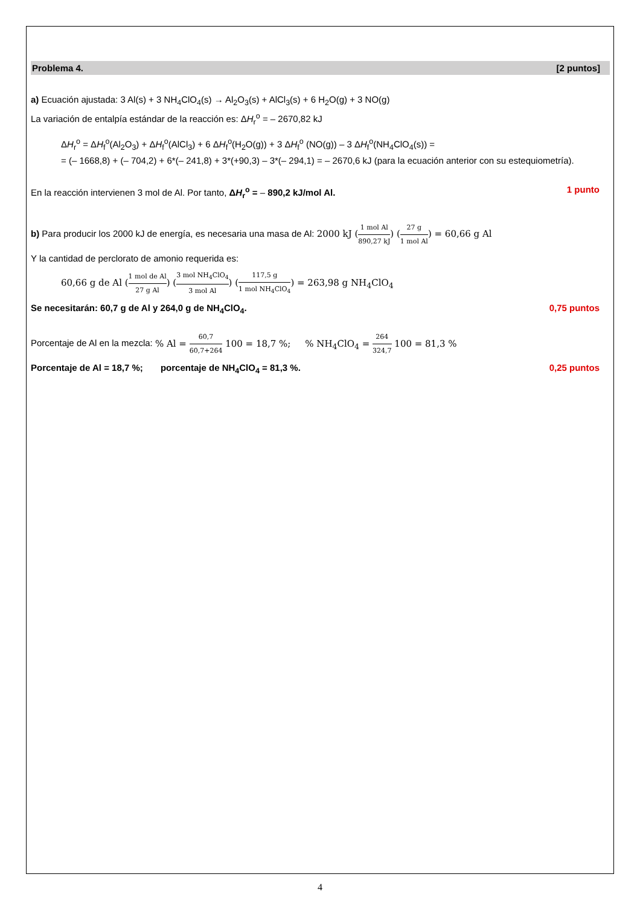Problema 4. [2 puntos]
a) Ecuación ajustada: 3 Al(s) + 3 NH<sub>4</sub>ClO<sub>4</sub>(s) → Al<sub>2</sub>O<sub>3</sub>(s) + AlCl<sub>3</sub>(s) + 6 H<sub>2</sub>O(g) + 3 NO(g)
La variación de entalpía estándar de la reacción es: ΔH<sub>r</sub><sup>o</sup> = – 2670,82 kJ
ΔH<sub>r</sub><sup>o</sup> = ΔH<sub>f</sub><sup>o</sup>(Al<sub>2</sub>O<sub>3</sub>) + ΔH<sub>f</sub><sup>o</sup>(AlCl<sub>3</sub>) + 6 ΔH<sub>f</sub><sup>o</sup>(H<sub>2</sub>O(g)) + 3 ΔH<sub>f</sub><sup>o</sup> (NO(g)) – 3 ΔH<sub>f</sub><sup>o</sup>(NH<sub>4</sub>ClO<sub>4</sub>(s)) =
= (– 1668,8) + (– 704,2) + 6*(– 241,8) + 3*(+90,3) – 3*(– 294,1) = – 2670,6 kJ (para la ecuación anterior con su estequiometría).
En la reacción intervienen 3 mol de Al. Por tanto, ΔH<sub>r</sub><sup>o</sup> = – 890,2 kJ/mol Al. 1 punto
b) Para producir los 2000 kJ de energía, es necesaria una masa de Al: 2000 kJ (1 mol Al 890,27 kJ) (27 g 1 mol Al) = 60,66 g Al
Y la cantidad de perclorato de amonio requerida es:
60,66 g de Al (1 mol de Al 27 g Al) (3 mol NH<sub>4</sub>ClO<sub>4</sub> 3 mol Al) (117,5 g 1 mol NH<sub>4</sub>ClO<sub>4</sub>) = 263,98 g NH<sub>4</sub>ClO<sub>4</sub>
Se necesitarán: 60,7 g de Al y 264,0 g de NH<sub>4</sub>ClO<sub>4</sub>. 0,75 puntos
Porcentaje de Al en la mezcla: % Al = 60,7 60,7+264 100 = 18,7 %; % NH<sub>4</sub>ClO<sub>4</sub> = 264 324,7 100 = 81,3 %
Porcentaje de Al = 18,7 %; porcentaje de NH<sub>4</sub>ClO<sub>4</sub> = 81,3 %. 0,25 puntos
4